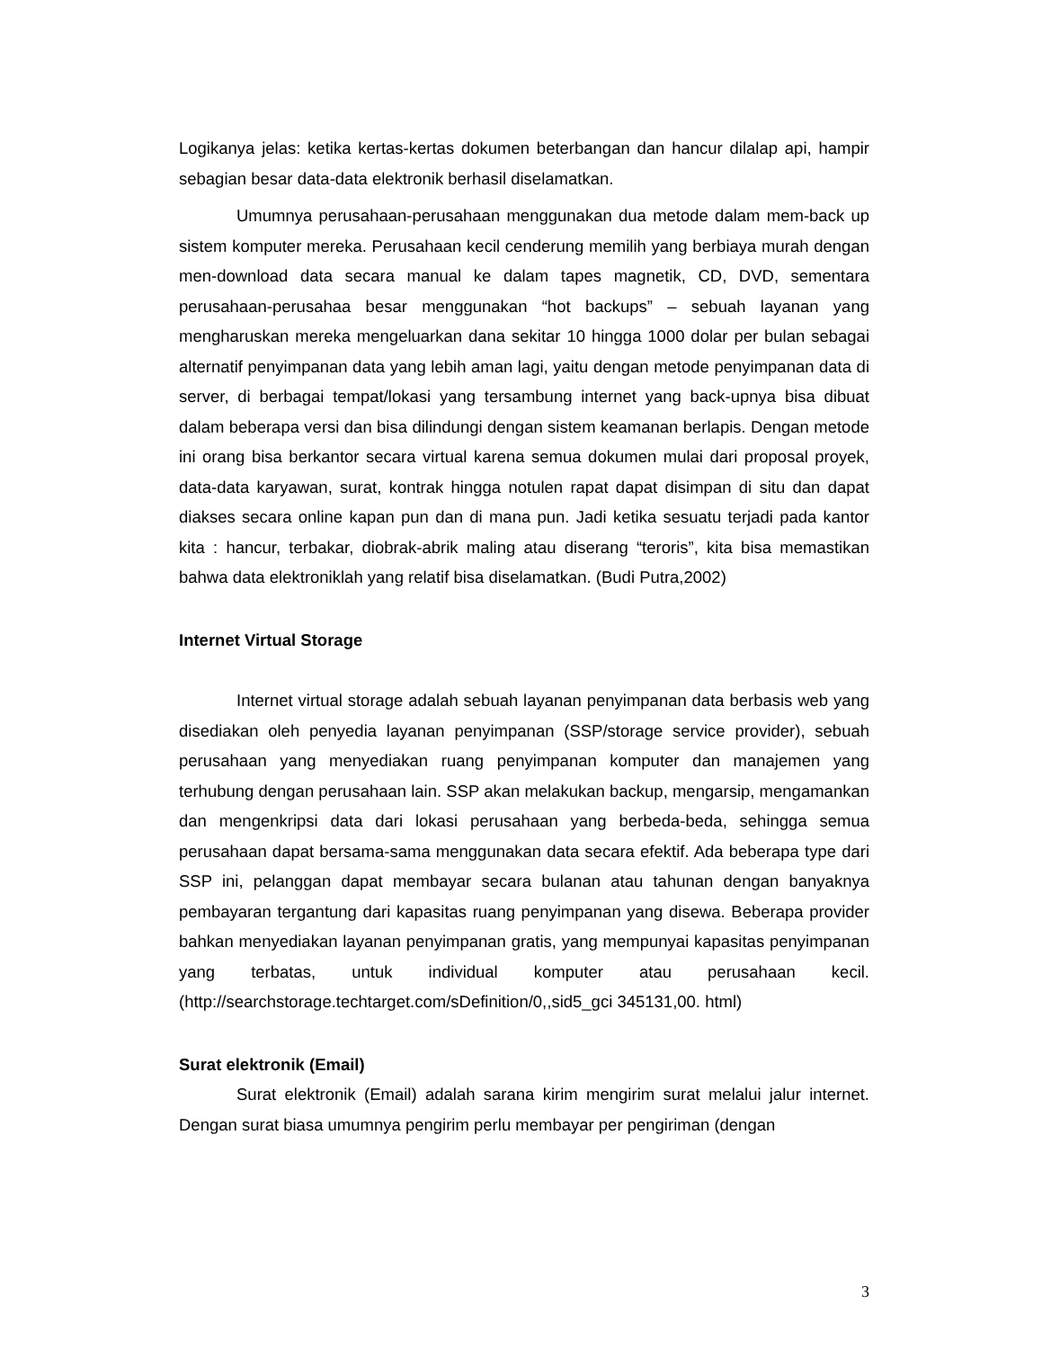Logikanya jelas: ketika kertas-kertas dokumen beterbangan dan hancur dilalap api, hampir sebagian besar data-data elektronik berhasil diselamatkan.
Umumnya perusahaan-perusahaan menggunakan dua metode dalam mem-back up sistem komputer mereka. Perusahaan kecil cenderung memilih yang berbiaya murah dengan men-download data secara manual ke dalam tapes magnetik, CD, DVD, sementara perusahaan-perusahaa besar menggunakan “hot backups” – sebuah layanan yang mengharuskan mereka mengeluarkan dana sekitar 10 hingga 1000 dolar per bulan sebagai alternatif penyimpanan data yang lebih aman lagi, yaitu dengan metode penyimpanan data di server, di berbagai tempat/lokasi yang tersambung internet yang back-upnya bisa dibuat dalam beberapa versi dan bisa dilindungi dengan sistem keamanan berlapis. Dengan metode ini orang bisa berkantor secara virtual karena semua dokumen mulai dari proposal proyek, data-data karyawan, surat, kontrak hingga notulen rapat dapat disimpan di situ dan dapat diakses secara online kapan pun dan di mana pun. Jadi ketika sesuatu terjadi pada kantor kita : hancur, terbakar, diobrak-abrik maling atau diserang “teroris”, kita bisa memastikan bahwa data elektroniklah yang relatif bisa diselamatkan. (Budi Putra,2002)
Internet Virtual Storage
Internet virtual storage adalah sebuah layanan penyimpanan data berbasis web yang disediakan oleh penyedia layanan penyimpanan (SSP/storage service provider), sebuah perusahaan yang menyediakan ruang penyimpanan komputer dan manajemen yang terhubung dengan perusahaan lain. SSP akan melakukan backup, mengarsip, mengamankan dan mengenkripsi data dari lokasi perusahaan yang berbeda-beda, sehingga semua perusahaan dapat bersama-sama menggunakan data secara efektif. Ada beberapa type dari SSP ini, pelanggan dapat membayar secara bulanan atau tahunan dengan banyaknya pembayaran tergantung dari kapasitas ruang penyimpanan yang disewa. Beberapa provider bahkan menyediakan layanan penyimpanan gratis, yang mempunyai kapasitas penyimpanan yang terbatas, untuk individual komputer atau perusahaan kecil. (http://searchstorage.techtarget.com/sDefinition/0,,sid5_gci 345131,00. html)
Surat elektronik (Email)
Surat elektronik (Email) adalah sarana kirim mengirim surat melalui jalur internet. Dengan surat biasa umumnya pengirim perlu membayar per pengiriman (dengan
3